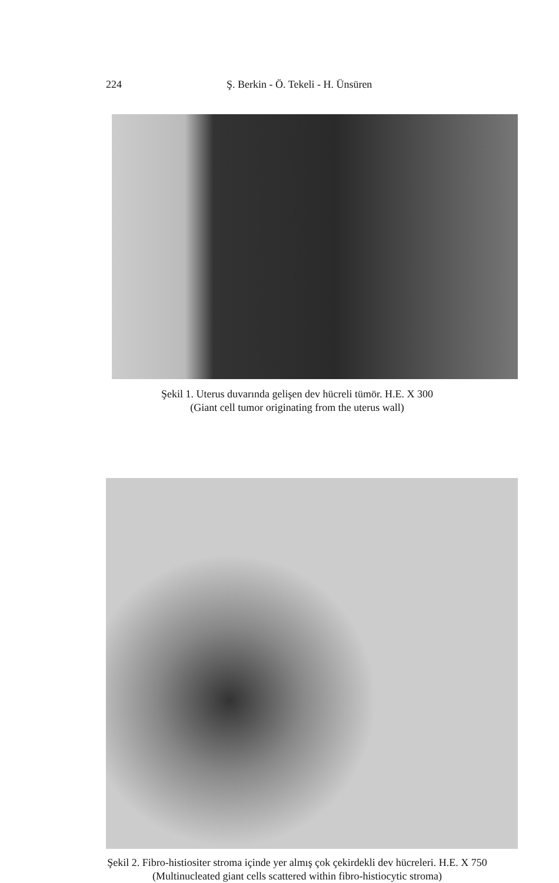224 Ş. Berkin - Ö. Tekeli - H. Ünsüren
Şekil 1. Uterus duvarında gelişen dev hücreli tümör. H.E. X 300
(Giant cell tumor originating from the uterus wall)
Şekil 2. Fibro-histiositer stroma içinde yer almış çok çekirdekli dev hücreleri. H.E. X 750
(Multinucleated giant cells scattered within fibro-histiocytic stroma)